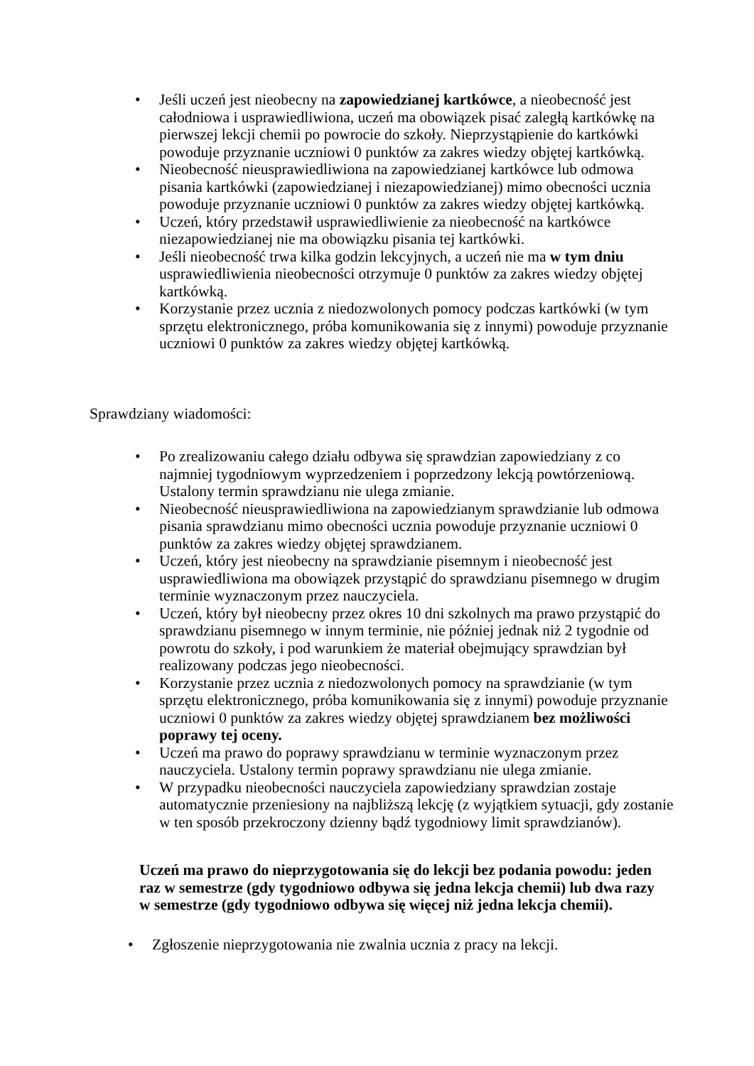• Jeśli uczeń jest nieobecny na zapowiedzianej kartkówce, a nieobecność jest całodniowa i usprawiedliwiona, uczeń ma obowiązek pisać zaległą kartkówkę na pierwszej lekcji chemii po powrocie do szkoły. Nieprzystąpienie do kartkówki powoduje przyznanie uczniowi 0 punktów za zakres wiedzy objętej kartkówką.
• Nieobecność nieusprawiedliwiona na zapowiedzianej kartkówce lub odmowa pisania kartkówki (zapowiedzianej i niezapowiedzianej) mimo obecności ucznia powoduje przyznanie uczniowi 0 punktów za zakres wiedzy objętej kartkówką.
• Uczeń, który przedstawił usprawiedliwienie za nieobecność na kartkówce niezapowiedzianej nie ma obowiązku pisania tej kartkówki.
• Jeśli nieobecność trwa kilka godzin lekcyjnych, a uczeń nie ma w tym dniu usprawiedliwienia nieobecności otrzymuje 0 punktów za zakres wiedzy objętej kartkówką.
• Korzystanie przez ucznia z niedozwolonych pomocy podczas kartkówki (w tym sprzętu elektronicznego, próba komunikowania się z innymi) powoduje przyznanie uczniowi 0 punktów za zakres wiedzy objętej kartkówką.
Sprawdziany wiadomości:
• Po zrealizowaniu całego działu odbywa się sprawdzian zapowiedziany z co najmniej tygodniowym wyprzedzeniem i poprzedzony lekcją powtórzeniową. Ustalony termin sprawdzianu nie ulega zmianie.
• Nieobecność nieusprawiedliwiona na zapowiedzianym sprawdzianie lub odmowa pisania sprawdzianu mimo obecności ucznia powoduje przyznanie uczniowi 0 punktów za zakres wiedzy objętej sprawdzianem.
• Uczeń, który jest nieobecny na sprawdzianie pisemnym i nieobecność jest usprawiedliwiona ma obowiązek przystąpić do sprawdzianu pisemnego w drugim terminie wyznaczonym przez nauczyciela.
• Uczeń, który był nieobecny przez okres 10 dni szkolnych ma prawo przystąpić do sprawdzianu pisemnego w innym terminie, nie później jednak niż 2 tygodnie od powrotu do szkoły, i pod warunkiem że materiał obejmujący sprawdzian był realizowany podczas jego nieobecności.
• Korzystanie przez ucznia z niedozwolonych pomocy na sprawdzianie (w tym sprzętu elektronicznego, próba komunikowania się z innymi) powoduje przyznanie uczniowi 0 punktów za zakres wiedzy objętej sprawdzianem bez możliwości poprawy tej oceny.
• Uczeń ma prawo do poprawy sprawdzianu w terminie wyznaczonym przez nauczyciela. Ustalony termin poprawy sprawdzianu nie ulega zmianie.
• W przypadku nieobecności nauczyciela zapowiedziany sprawdzian zostaje automatycznie przeniesiony na najbliższą lekcję (z wyjątkiem sytuacji, gdy zostanie w ten sposób przekroczony dzienny bądź tygodniowy limit sprawdzianów).
Uczeń ma prawo do nieprzygotowania się do lekcji bez podania powodu: jeden raz w semestrze (gdy tygodniowo odbywa się jedna lekcja chemii) lub dwa razy w semestrze (gdy tygodniowo odbywa się więcej niż jedna lekcja chemii).
• Zgłoszenie nieprzygotowania nie zwalnia ucznia z pracy na lekcji.